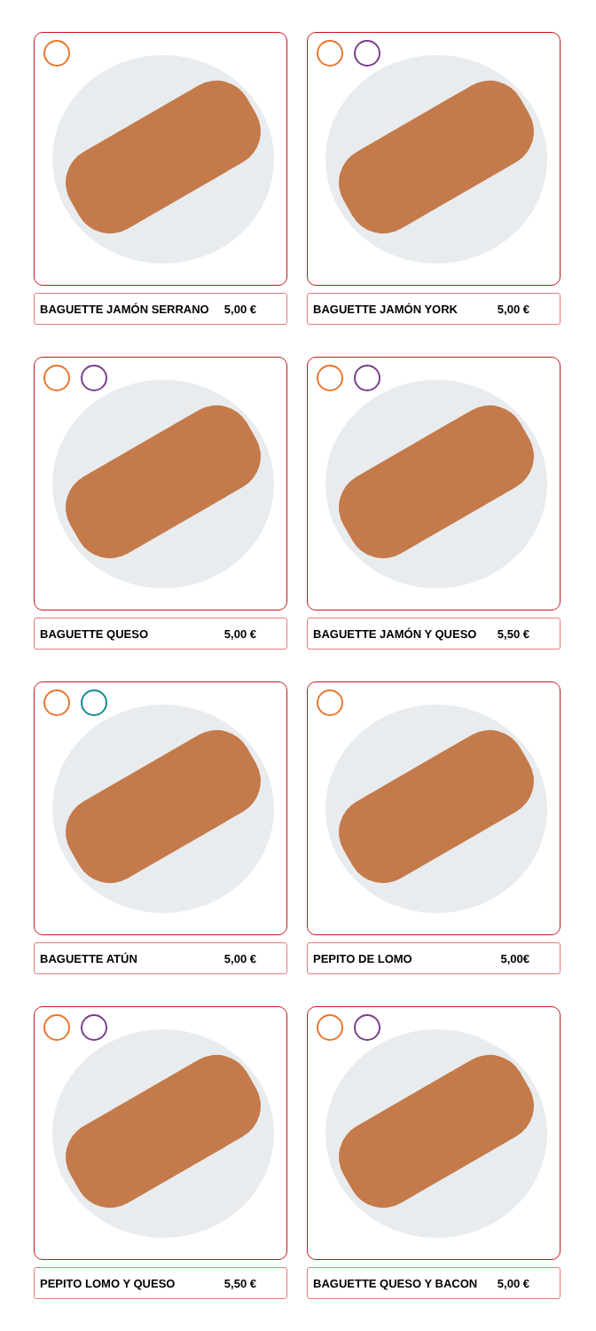BAGUETTE JAMÓN SERRANO 5,00 €
BAGUETTE JAMÓN YORK 5,00 €
BAGUETTE QUESO 5,00 €
BAGUETTE JAMÓN Y QUESO 5,50 €
BAGUETTE ATÚN 5,00 €
PEPITO DE LOMO 5,00€
PEPITO LOMO Y QUESO 5,50 €
BAGUETTE QUESO Y BACON 5,00 €